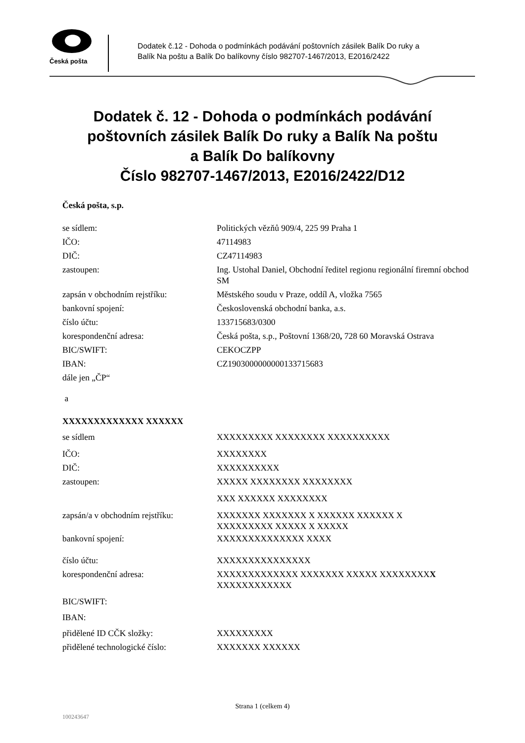Česká pošta
Dodatek č.12 - Dohoda o podmínkách podávání poštovních zásilek Balík Do ruky a
Balík Na poštu a Balík Do balíkovny číslo 982707-1467/2013, E2016/2422
Dodatek č. 12 - Dohoda o podmínkách podávání
poštovních zásilek Balík Do ruky a Balík Na poštu
a Balík Do balíkovny
Číslo 982707-1467/2013, E2016/2422/D12
Česká pošta, s.p.
se sídlem: Politických vězňů 909/4, 225 99 Praha 1
IČO: 47114983
DIČ: CZ47114983
zastoupen:
Ing. Ustohal Daniel, Obchodní ředitel regionu regionální firemní obchod SM
zapsán v obchodním rejstříku: Městského soudu v Praze, oddíl A, vložka 7565
bankovní spojení: Československá obchodní banka, a.s.
číslo účtu: 133715683/0300
korespondenční adresa: Česká pošta, s.p., Poštovní 1368/20, 728 60 Moravská Ostrava
BIC/SWIFT: CEKOCZPP
IBAN: CZ1903000000000133715683
dále jen „ČP“
a
XXXXXXXXXXXXX XXXXXX
se sídlem XXXXXXXXX XXXXXXXX XXXXXXXXXX
IČO: XXXXXXXX
DIČ: XXXXXXXXXX
zastoupen: XXXXX XXXXXXXX XXXXXXXX
XXX XXXXXX XXXXXXXX
zapsán/a v obchodním rejstříku:
XXXXXXX XXXXXXX X XXXXXX XXXXXX X
XXXXXXXXX XXXXX X XXXXX
bankovní spojení: XXXXXXXXXXXXXX XXXX
číslo účtu: XXXXXXXXXXXXXXX
korespondenční adresa:
XXXXXXXXXXXXX XXXXXXX XXXXX XXXXXXXXX
XXXXXXXXXXXX
BIC/SWIFT:
IBAN:
přidělené ID CČK složky: XXXXXXXXX
přidělené technologické číslo:
XXXXXXX XXXXXX
Strana 1 (celkem 4)
100243647